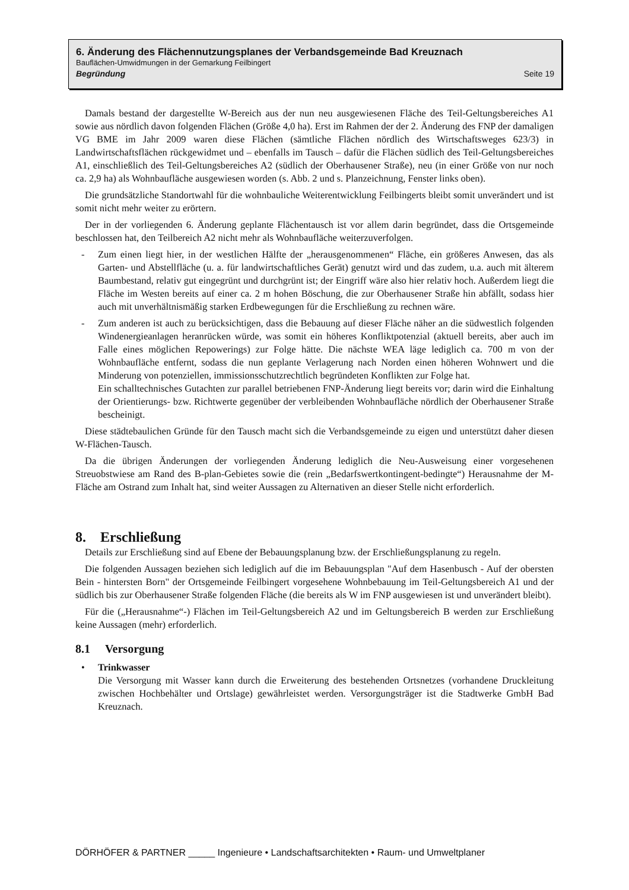6. Änderung des Flächennutzungsplanes der Verbandsgemeinde Bad Kreuznach
Bauflächen-Umwidmungen in der Gemarkung Feilbingert
Begründung Seite 19
Damals bestand der dargestellte W-Bereich aus der nun neu ausgewiesenen Fläche des Teil-Geltungsbereiches A1 sowie aus nördlich davon folgenden Flächen (Größe 4,0 ha). Erst im Rahmen der der 2. Änderung des FNP der damaligen VG BME im Jahr 2009 waren diese Flächen (sämtliche Flächen nördlich des Wirtschaftsweges 623/3) in Landwirtschaftsflächen rückgewidmet und – ebenfalls im Tausch – dafür die Flächen südlich des Teil-Geltungsbereiches A1, einschließlich des Teil-Geltungsbereiches A2 (südlich der Oberhausener Straße), neu (in einer Größe von nur noch ca. 2,9 ha) als Wohnbaufläche ausgewiesen worden (s. Abb. 2 und s. Planzeichnung, Fenster links oben).
Die grundsätzliche Standortwahl für die wohnbauliche Weiterentwicklung Feilbingerts bleibt somit unverändert und ist somit nicht mehr weiter zu erörtern.
Der in der vorliegenden 6. Änderung geplante Flächentausch ist vor allem darin begründet, dass die Ortsgemeinde beschlossen hat, den Teilbereich A2 nicht mehr als Wohnbaufläche weiterzuverfolgen.
- Zum einen liegt hier, in der westlichen Hälfte der „herausgenommenen“ Fläche, ein größeres Anwesen, das als Garten- und Abstellfläche (u. a. für landwirtschaftliches Gerät) genutzt wird und das zudem, u.a. auch mit älterem Baumbestand, relativ gut eingegrünt und durchgrünt ist; der Eingriff wäre also hier relativ hoch. Außerdem liegt die Fläche im Westen bereits auf einer ca. 2 m hohen Böschung, die zur Oberhausener Straße hin abfällt, sodass hier auch mit unverhältnismäßig starken Erdbewegungen für die Erschließung zu rechnen wäre.
- Zum anderen ist auch zu berücksichtigen, dass die Bebauung auf dieser Fläche näher an die südwestlich folgenden Windenergieanlagen heranrücken würde, was somit ein höheres Konfliktpotenzial (aktuell bereits, aber auch im Falle eines möglichen Repowerings) zur Folge hätte. Die nächste WEA läge lediglich ca. 700 m von der Wohnbaufläche entfernt, sodass die nun geplante Verlagerung nach Norden einen höheren Wohnwert und die Minderung von potenziellen, immissionsschutzrechtlich begründeten Konflikten zur Folge hat.
Ein schalltechnisches Gutachten zur parallel betriebenen FNP-Änderung liegt bereits vor; darin wird die Einhaltung der Orientierungs- bzw. Richtwerte gegenüber der verbleibenden Wohnbaufläche nördlich der Oberhausener Straße bescheinigt.
Diese städtebaulichen Gründe für den Tausch macht sich die Verbandsgemeinde zu eigen und unterstützt daher diesen W-Flächen-Tausch.
Da die übrigen Änderungen der vorliegenden Änderung lediglich die Neu-Ausweisung einer vorgesehenen Streuobstwiese am Rand des B-plan-Gebietes sowie die (rein „Bedarfswertkontingent-bedingte“) Herausnahme der M-Fläche am Ostrand zum Inhalt hat, sind weiter Aussagen zu Alternativen an dieser Stelle nicht erforderlich.
8. Erschließung
Details zur Erschließung sind auf Ebene der Bebauungsplanung bzw. der Erschließungsplanung zu regeln.
Die folgenden Aussagen beziehen sich lediglich auf die im Bebauungsplan "Auf dem Hasenbusch - Auf der obersten Bein - hintersten Born" der Ortsgemeinde Feilbingert vorgesehene Wohnbebauung im Teil-Geltungsbereich A1 und der südlich bis zur Oberhausener Straße folgenden Fläche (die bereits als W im FNP ausgewiesen ist und unverändert bleibt).
Für die („Herausnahme“-) Flächen im Teil-Geltungsbereich A2 und im Geltungsbereich B werden zur Erschließung keine Aussagen (mehr) erforderlich.
8.1 Versorgung
• Trinkwasser
Die Versorgung mit Wasser kann durch die Erweiterung des bestehenden Ortsnetzes (vorhandene Druckleitung zwischen Hochbehälter und Ortslage) gewährleistet werden. Versorgungsträger ist die Stadtwerke GmbH Bad Kreuznach.
DÖRHÖFER & PARTNER _____ Ingenieure • Landschaftsarchitekten • Raum- und Umweltplaner